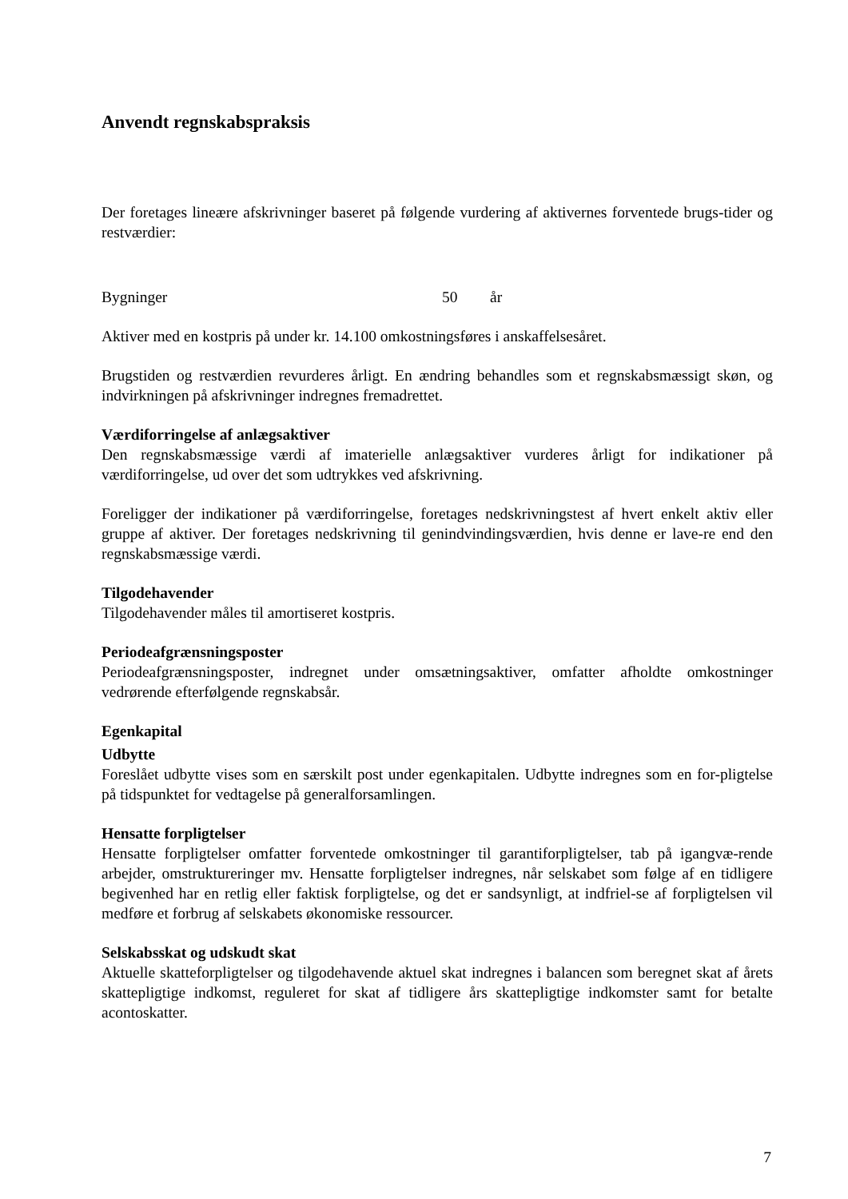Anvendt regnskabspraksis
Der foretages lineære afskrivninger baseret på følgende vurdering af aktivernes forventede brugs-tider og restværdier:
Bygninger 50 år
Aktiver med en kostpris på under kr. 14.100 omkostningsføres i anskaffelsesåret.
Brugstiden og restværdien revurderes årligt. En ændring behandles som et regnskabsmæssigt skøn, og indvirkningen på afskrivninger indregnes fremadrettet.
Værdiforringelse af anlægsaktiver
Den regnskabsmæssige værdi af imaterielle anlægsaktiver vurderes årligt for indikationer på værdiforringelse, ud over det som udtrykkes ved afskrivning.
Foreligger der indikationer på værdiforringelse, foretages nedskrivningstest af hvert enkelt aktiv eller gruppe af aktiver. Der foretages nedskrivning til genindvindingsværdien, hvis denne er lave-re end den regnskabsmæssige værdi.
Tilgodehavender
Tilgodehavender måles til amortiseret kostpris.
Periodeafgrænsningsposter
Periodeafgrænsningsposter, indregnet under omsætningsaktiver, omfatter afholdte omkostninger vedrørende efterfølgende regnskabsår.
Egenkapital
Udbytte
Foreslået udbytte vises som en særskilt post under egenkapitalen. Udbytte indregnes som en for-pligtelse på tidspunktet for vedtagelse på generalforsamlingen.
Hensatte forpligtelser
Hensatte forpligtelser omfatter forventede omkostninger til garantiforpligtelser, tab på igangvæ-rende arbejder, omstruktureringer mv. Hensatte forpligtelser indregnes, når selskabet som følge af en tidligere begivenhed har en retlig eller faktisk forpligtelse, og det er sandsynligt, at indfriel-se af forpligtelsen vil medføre et forbrug af selskabets økonomiske ressourcer.
Selskabsskat og udskudt skat
Aktuelle skatteforpligtelser og tilgodehavende aktuel skat indregnes i balancen som beregnet skat af årets skattepligtige indkomst, reguleret for skat af tidligere års skattepligtige indkomster samt for betalte acontoskatter.
7